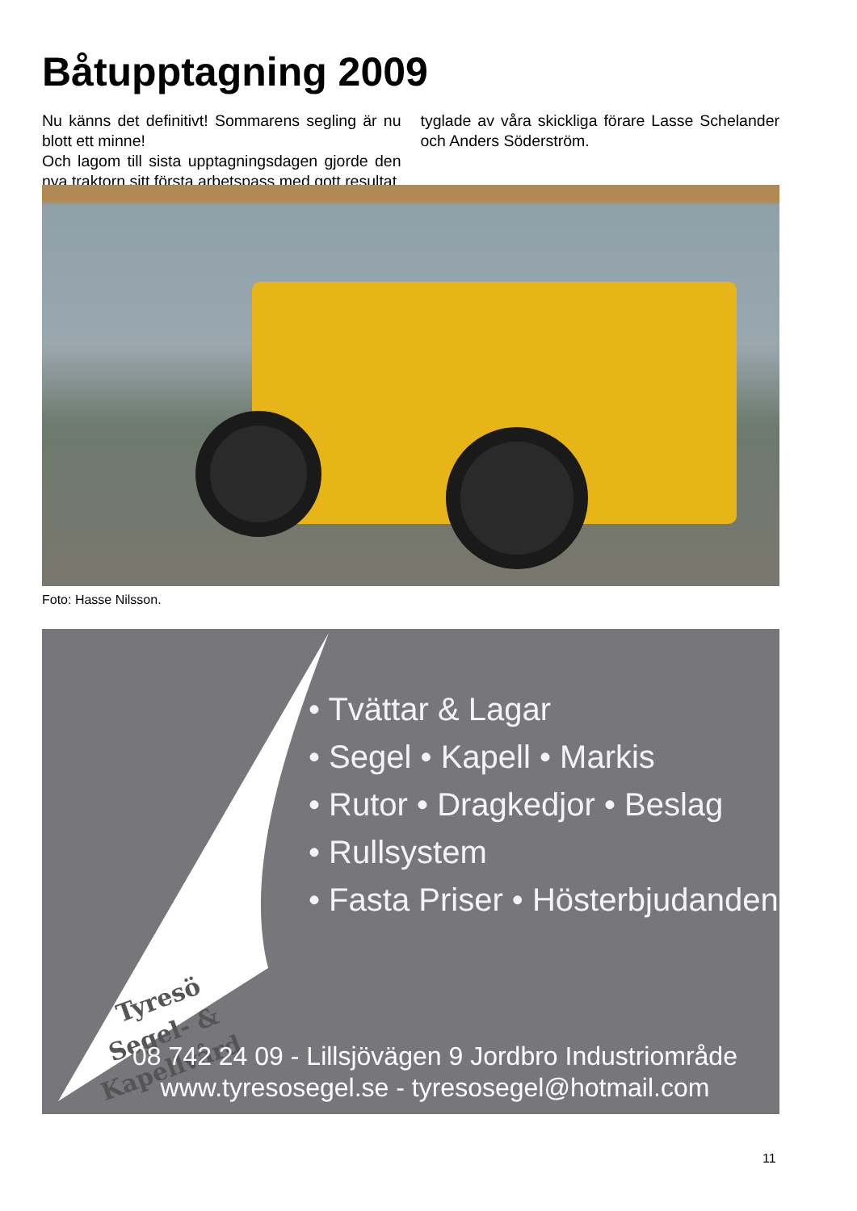Båtupptagning 2009
Nu känns det definitivt! Sommarens segling är nu blott ett minne!
Och lagom till sista upptagningsdagen gjorde den nya traktorn sitt första arbetspass med gott resultat, tyglade av våra skickliga förare Lasse Schelander och Anders Söderström.
Foto: Hasse Nilsson.
Tyresö
Segel- &
Kapellvård
• Tvättar & Lagar
• Segel • Kapell • Markis
• Rutor • Dragkedjor • Beslag
• Rullsystem
• Fasta Priser • Hösterbjudanden
08 742 24 09 - Lillsjövägen 9 Jordbro Industriområde
www.tyresosegel.se - tyresosegel@hotmail.com
11